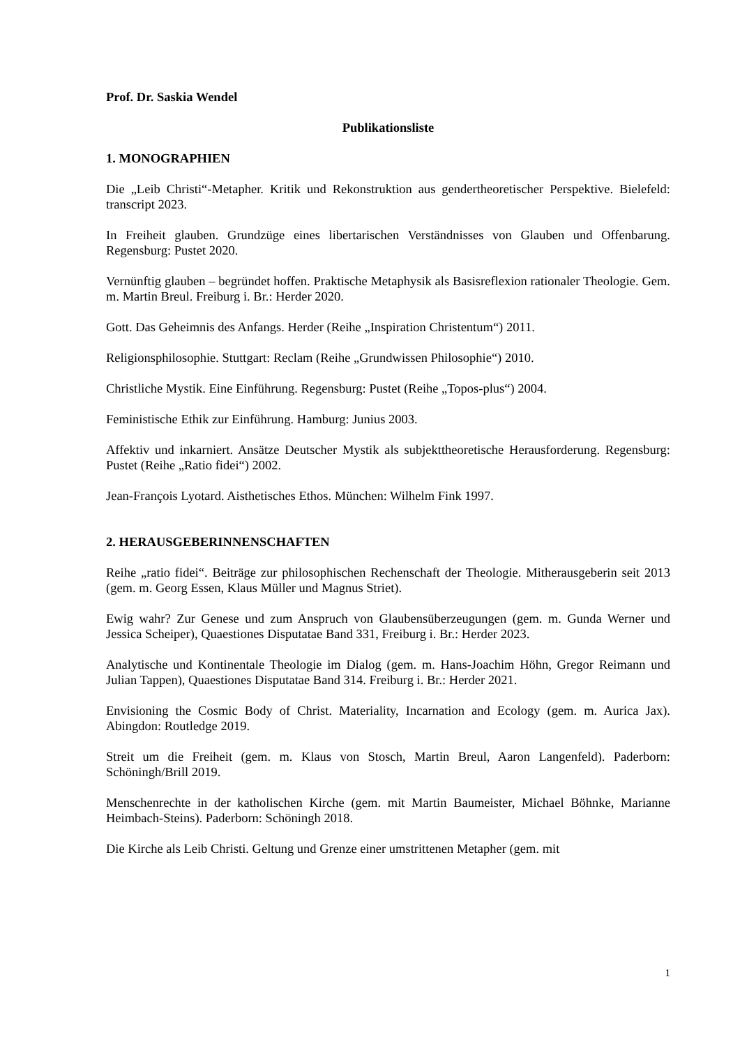Prof. Dr. Saskia Wendel
Publikationsliste
1. MONOGRAPHIEN
Die „Leib Christi“-Metapher. Kritik und Rekonstruktion aus gendertheoretischer Perspektive. Bielefeld: transcript 2023.
In Freiheit glauben. Grundzüge eines libertarischen Verständnisses von Glauben und Offenbarung. Regensburg: Pustet 2020.
Vernünftig glauben – begründet hoffen. Praktische Metaphysik als Basisreflexion rationaler Theologie. Gem. m. Martin Breul. Freiburg i. Br.: Herder 2020.
Gott. Das Geheimnis des Anfangs. Herder (Reihe „Inspiration Christentum“) 2011.
Religionsphilosophie. Stuttgart: Reclam (Reihe „Grundwissen Philosophie“) 2010.
Christliche Mystik. Eine Einführung. Regensburg: Pustet (Reihe „Topos-plus“) 2004.
Feministische Ethik zur Einführung. Hamburg: Junius 2003.
Affektiv und inkarniert. Ansätze Deutscher Mystik als subjekttheoretische Herausforderung. Regensburg: Pustet (Reihe „Ratio fidei“) 2002.
Jean-François Lyotard. Aisthetisches Ethos. München: Wilhelm Fink 1997.
2. HERAUSGEBERINNENSCHAFTEN
Reihe „ratio fidei“. Beiträge zur philosophischen Rechenschaft der Theologie. Mitherausgeberin seit 2013 (gem. m. Georg Essen, Klaus Müller und Magnus Striet).
Ewig wahr? Zur Genese und zum Anspruch von Glaubensüberzeugungen (gem. m. Gunda Werner und Jessica Scheiper), Quaestiones Disputatae Band 331, Freiburg i. Br.: Herder 2023.
Analytische und Kontinentale Theologie im Dialog (gem. m. Hans-Joachim Höhn, Gregor Reimann und Julian Tappen), Quaestiones Disputatae Band 314. Freiburg i. Br.: Herder 2021.
Envisioning the Cosmic Body of Christ. Materiality, Incarnation and Ecology (gem. m. Aurica Jax). Abingdon: Routledge 2019.
Streit um die Freiheit (gem. m. Klaus von Stosch, Martin Breul, Aaron Langenfeld). Paderborn: Schöningh/Brill 2019.
Menschenrechte in der katholischen Kirche (gem. mit Martin Baumeister, Michael Böhnke, Marianne Heimbach-Steins). Paderborn: Schöningh 2018.
Die Kirche als Leib Christi. Geltung und Grenze einer umstrittenen Metapher (gem. mit
1